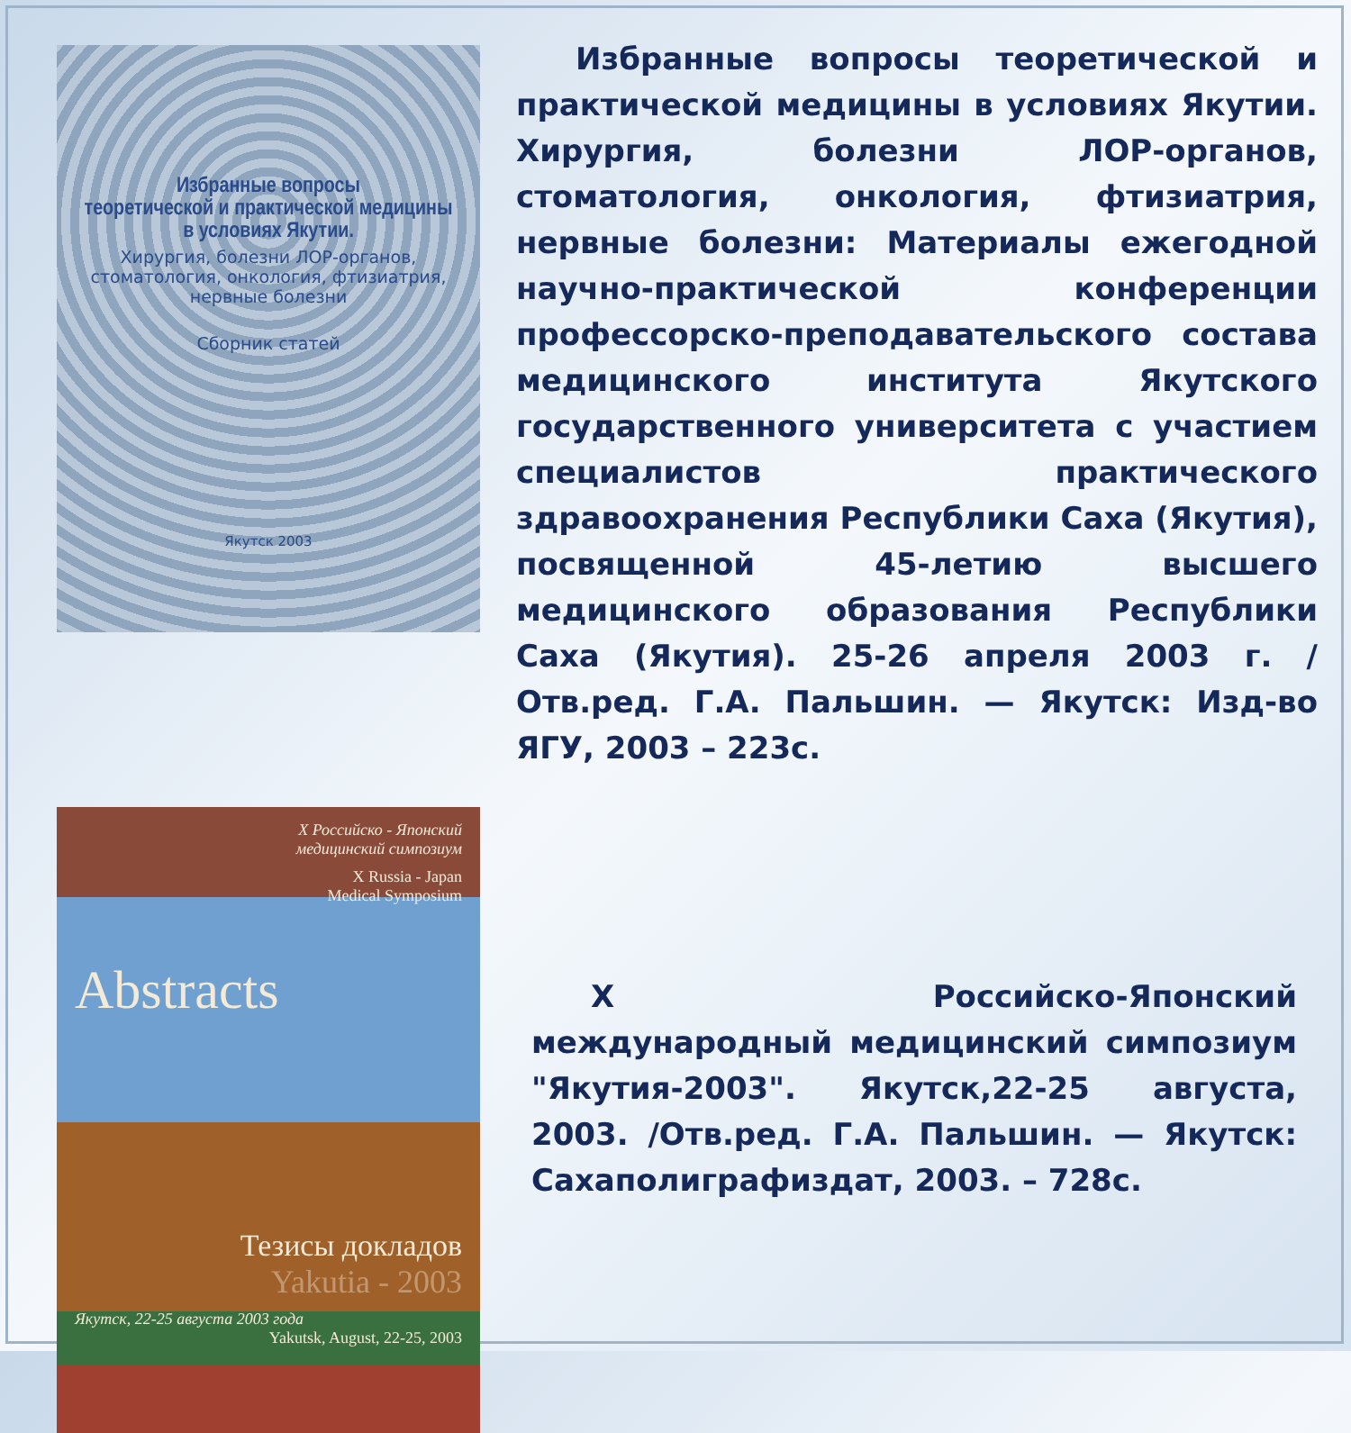Избранные вопросы
теоретической и практической медицины
в условиях Якутии.
Хирургия, болезни ЛОР-органов,
стоматология, онкология, фтизиатрия,
нервные болезни
Сборник статей
Якутск 2003
Избранные вопросы теоретической и практической медицины в условиях Якутии. Хирургия, болезни ЛОР-органов, стоматология, онкология, фтизиатрия, нервные болезни: Материалы ежегодной научно-практической конференции профессорско-преподавательского состава медицинского института Якутского государственного университета с участием специалистов практического здравоохранения Республики Саха (Якутия), посвященной 45-летию высшего медицинского образования Республики Саха (Якутия). 25-26 апреля 2003 г. /Отв.ред. Г.А. Пальшин. — Якутск: Изд-во ЯГУ, 2003 – 223с.
X Российско - Японский
медицинский симпозиум
X Russia - Japan
Medical Symposium
Abstracts
Тезисы докладов
Yakutia - 2003
Якутск, 22-25 августа 2003 года
Yakutsk, August, 22-25, 2003
X Российско-Японский международный медицинский симпозиум "Якутия-2003". Якутск,22-25 августа, 2003. /Отв.ред. Г.А. Пальшин. — Якутск: Сахаполиграфиздат, 2003. – 728с.